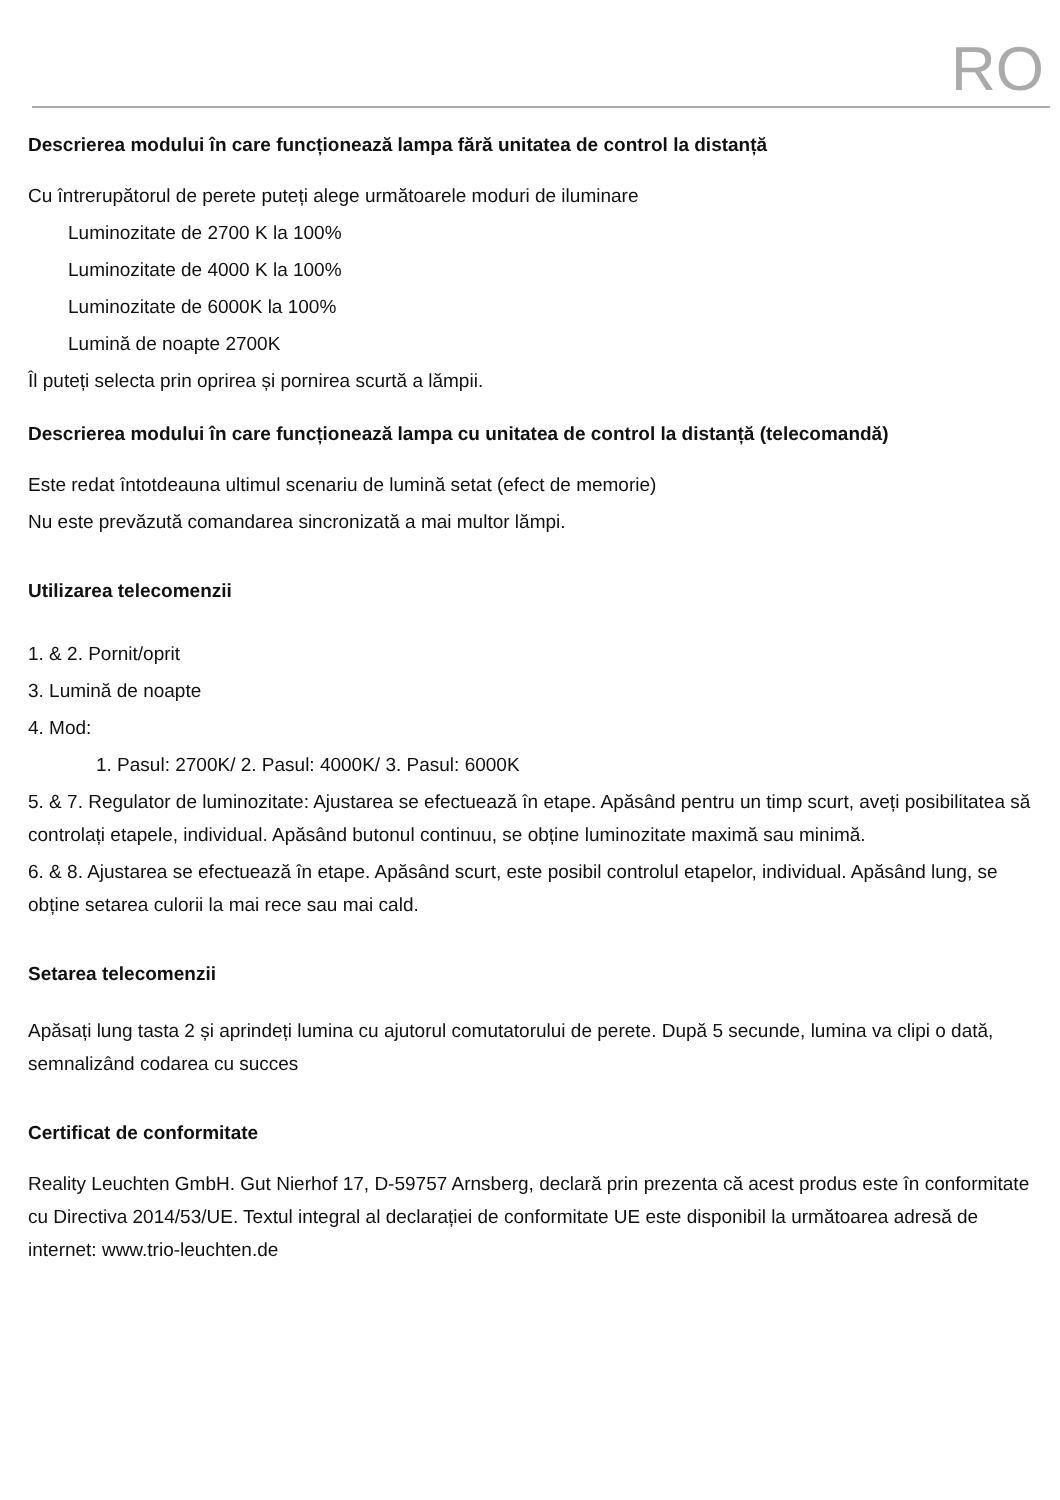RO
Descrierea modului în care funcționează lampa fără unitatea de control la distanță
Cu întrerupătorul de perete puteți alege următoarele moduri de iluminare
Luminozitate de 2700 K la 100%
Luminozitate de 4000 K la 100%
Luminozitate de 6000K la 100%
Lumină de noapte 2700K
Îl puteți selecta prin oprirea și pornirea scurtă a lămpii.
Descrierea modului în care funcționează lampa cu unitatea de control la distanță (telecomandă)
Este redat întotdeauna ultimul scenariu de lumină setat (efect de memorie)
Nu este prevăzută comandarea sincronizată a mai multor lămpi.
Utilizarea telecomenzii
1. & 2. Pornit/oprit
3. Lumină de noapte
4. Mod:
1. Pasul: 2700K/ 2. Pasul: 4000K/ 3. Pasul: 6000K
5. & 7. Regulator de luminozitate: Ajustarea se efectuează în etape. Apăsând pentru un timp scurt, aveți posibilitatea să controlați etapele, individual. Apăsând butonul continuu, se obține luminozitate maximă sau minimă.
6. & 8. Ajustarea se efectuează în etape. Apăsând scurt, este posibil controlul etapelor, individual. Apăsând lung, se obține setarea culorii la mai rece sau mai cald.
Setarea telecomenzii
Apăsați lung tasta 2 și aprindeți lumina cu ajutorul comutatorului de perete. După 5 secunde, lumina va clipi o dată, semnalizând codarea cu succes
Certificat de conformitate
Reality Leuchten GmbH. Gut Nierhof 17, D-59757 Arnsberg, declară prin prezenta că acest produs este în conformitate cu Directiva 2014/53/UE. Textul integral al declarației de conformitate UE este disponibil la următoarea adresă de internet: www.trio-leuchten.de